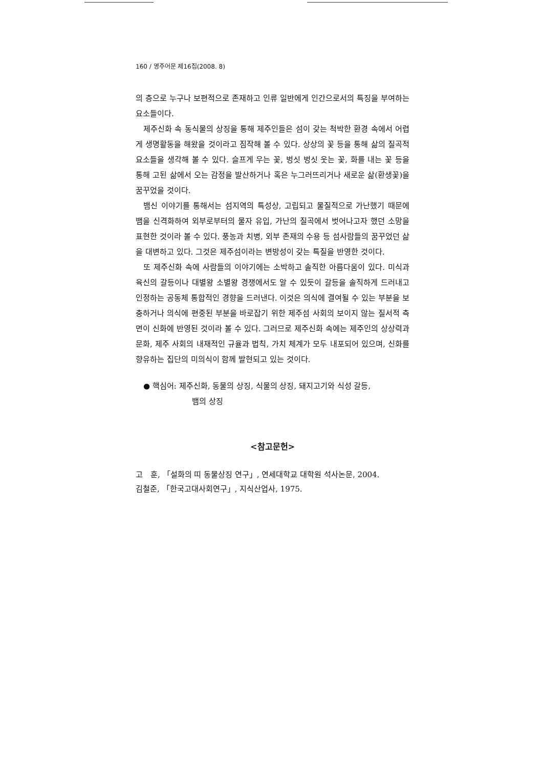160 / 영주어문 제16집(2008. 8)
의 층으로 누구나 보편적으로 존재하고 인류 일반에게 인간으로서의 특징을 부여하는 요소들이다.
제주신화 속 동식물의 상징을 통해 제주인들은 섬이 갖는 척박한 환경 속에서 어렵게 생명활동을 해왔을 것이라고 짐작해 볼 수 있다. 상상의 꽃 등을 통해 삶의 질곡적 요소들을 생각해 볼 수 있다. 슬프게 우는 꽃, 벙싯 벙싯 웃는 꽃, 화를 내는 꽃 등을 통해 고된 삶에서 오는 감정을 발산하거나 혹은 누그러뜨리거나 새로운 삶(환생꽃)을 꿈꾸었을 것이다.
뱀신 이야기를 통해서는 섬지역의 특성상, 고립되고 물질적으로 가난했기 때문에 뱀을 신격화하여 외부로부터의 물자 유입, 가난의 질곡에서 벗어나고자 했던 소망을 표현한 것이라 볼 수 있다. 풍농과 치병, 외부 존재의 수용 등 섬사람들의 꿈꾸었던 삶을 대변하고 있다. 그것은 제주섬이라는 변방성이 갖는 특질을 반영한 것이다.
또 제주신화 속에 사람들의 이야기에는 소박하고 솔직한 아름다움이 있다. 미식과 육신의 갈등이나 대별왕 소별왕 경쟁에서도 알 수 있듯이 갈등을 솔직하게 드러내고 인정하는 공동체 통합적인 경향을 드러낸다. 이것은 의식에 결여될 수 있는 부분을 보충하거나 의식에 편중된 부분을 바로잡기 위한 제주섬 사회의 보이지 않는 질서적 측면이 신화에 반영된 것이라 볼 수 있다. 그러므로 제주신화 속에는 제주인의 상상력과 문화, 제주 사회의 내재적인 규율과 법칙, 가치 체계가 모두 내포되어 있으며, 신화를 향유하는 집단의 미의식이 함께 발현되고 있는 것이다.
● 핵심어: 제주신화, 동물의 상징, 식물의 상징, 돼지고기와 식성 갈등,
뱀의 상징
<참고문헌>
고　훈, 「설화의 띠 동물상징 연구」, 연세대학교 대학원 석사논문, 2004.
김철준, 「한국고대사회연구」, 지식산업사, 1975.